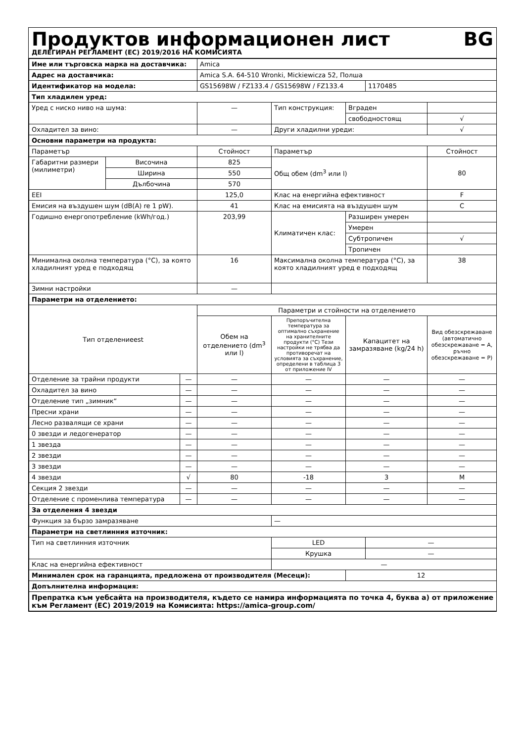Продуктов информационен лист BG
ДЕЛЕГИРАН РЕГЛАМЕНТ (ЕС) 2019/2016 НА КОМИСИЯТА
| Име или търговска марка на доставчика: | | | Amica | | | | |
| Адрес на доставчика: | | | Amica S.A. 64-510 Wronki, Mickiewicza 52, Полша | | | | |
| Идентификатор на модела: | | | GS15698W / FZ133.4 / GS15698W / FZ133.4 | | | 1170485 | |
| Тип хладилен уред: | | | | | | | |
| Уред с ниско ниво на шума: | | | — | Тип конструкция: | Вграден | | |
| | | | | | свободностоящ | | √ |
| Охладител за вино: | | | — | Други хладилни уреди: | | | √ |
| Основни параметри на продукта: | | | | | | | |
| Параметър | | | Стойност | Параметър | | | Стойност |
| Габаритни размери (милиметри) | Височина | | 825 | Общ обем (dm<sup>3</sup> или l) | | | 80 |
| | Ширина | | 550 | | | | |
| | Дълбочина | | 570 | | | | |
| EEI | | | 125,0 | Клас на енергийна ефективност | | | F |
| Емисия на въздушен шум (dB(A) re 1 pW). | | | 41 | Клас на емисията на въздушен шум | | | C |
| Годишно енергопотребление (kWh/год.) | | | 203,99 | Климатичен клас: | Разширен умерен | | |
| | | | | | Умерен | | |
| | | | | | Субтропичен | | √ |
| | | | | | Тропичен | | |
| Минимална околна температура (°C), за която хладилният уред е подходящ | | | 16 | Максимална околна температура (°C), за която хладилният уред е подходящ | | | 38 |
| Зимни настройки | | | — | | | | |
| Параметри на отделението: | | | | | | | |
| Тип отделениееst | | | Параметри и стойности на отделението | | | | |
| | | | Обем на отделението (dm<sup>3</sup> или l) | Препоръчителна температура за оптимално съхранение на хранителните продукти (°C) Тези настройки не трябва да противоречат на условията за съхранение, определени в таблица 3 от приложение IV | Капацитет на замразяване (kg/24 h) | | Вид обезскрежаване (автоматично обезскрежаване = A, ръчно обезскрежаване = P) |
| Отделение за трайни продукти | | — | — | — | — | | — |
| Охладител за вино | | — | — | — | — | | — |
| Отделение тип „зимник“ | | — | — | — | — | | — |
| Пресни храни | | — | — | — | — | | — |
| Лесно развалящи се храни | | — | — | — | — | | — |
| 0 звезди и ледогенератор | | — | — | — | — | | — |
| 1 звезда | | — | — | — | — | | — |
| 2 звезди | | — | — | — | — | | — |
| 3 звезди | | — | — | — | — | | — |
| 4 звезди | | √ | 80 | -18 | 3 | | M |
| Секция 2 звезди | | — | — | — | — | | — |
| Отделение с променлива температура | | — | — | — | — | | — |
| За отделения 4 звезди | | | | | | | |
| Функция за бързо замразяване | | | | — | | | |
| Параметри на светлинния източник: | | | | | | | |
| Тип на светлинния източник | | | | LED | | — | |
| | | | | Крушка | | — | |
| Клас на енергийна ефективност | | | | — | | | |
| Минимален срок на гаранцията, предложена от производителя (Месеци): | | | | | 12 | | |
| Допълнителна информация: | | | | | | | |
| Препратка към уебсайта на производителя, където се намира информацията по точка 4, буква а) от приложение към Регламент (ЕС) 2019/2019 на Комисията: https://amica-group.com/ | | | | | | | |